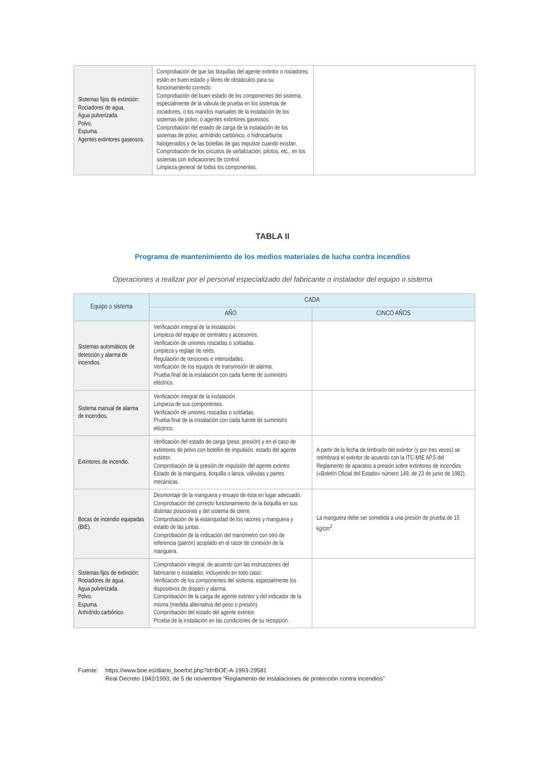| Sistemas fijos de extinción: Rociadores de agua. Agua pulverizada. Polvo. Espuma. Agentes extintores gaseosos. | Comprobación de que las boquillas del agente extintor o rociadores están en buen estado y libres de obstáculos para su funcionamiento correcto. Comprobación del buen estado de los componentes del sistema, especialmente de la válvula de prueba en los sistemas de rociadores, o los mandos manuales de la instalación de los sistemas de polvo, o agentes extintores gaseosos. Comprobación del estado de carga de la instalación de los sistemas de polvo, anhídrido carbónico, o hidrocarburos halogenados y de las botellas de gas impulsor cuando existan. Comprobación de los circuitos de señalización, pilotos, etc., en los sistemas con indicaciones de control. Limpieza general de todos los componentes. | |
TABLA II
Programa de mantenimiento de los medios materiales de lucha contra incendios
Operaciones a realizar por el personal especializado del fabricante o instalador del equipo o sistema
| Equipo o sistema | CADA | |
| --- | --- | --- |
| | AÑO | CINCO AÑOS |
| Sistemas automáticos de detección y alarma de incendios. | Verificación integral de la instalación. Limpieza del equipo de centrales y accesorios. Verificación de uniones roscadas o soldadas. Limpieza y reglaje de relés. Regulación de tensiones e intensidades. Verificación de los equipos de transmisión de alarma. Prueba final de la instalación con cada fuente de suministro eléctrico. | |
| Sistema manual de alarma de incendios. | Verificación integral de la instalación. Limpieza de sus componentes. Verificación de uniones roscadas o soldadas. Prueba final de la instalación con cada fuente de suministro eléctrico. | |
| Extintores de incendio. | Verificación del estado de carga (peso, presión) y en el caso de extintores de polvo con botellín de impulsión, estado del agente extintor. Comprobación de la presión de impulsión del agente extintor. Estado de la manguera, boquilla o lanza, válvulas y partes mecánicas. | A partir de la fecha de timbrado del extintor (y por tres veces) se retimbrará el extintor de acuerdo con la ITC-MIE AP.5 del Reglamento de aparatos a presión sobre extintores de incendios («Boletín Oficial del Estado» número 149, de 23 de junio de 1982). |
| Bocas de incendio equipadas (BIE). | Desmontaje de la manguera y ensayo de ésta en lugar adecuado. Comprobación del correcto funcionamiento de la boquilla en sus distintas posiciones y del sistema de cierre. Comprobación de la estanquidad de los racores y manguera y estado de las juntas. Comprobación de la indicación del manómetro con otro de referencia (patrón) acoplado en el racor de conexión de la manguera. | La manguera debe ser sometida a una presión de prueba de 15 kg/cm<sup>2</sup>. |
| Sistemas fijos de extinción: Rociadores de agua. Agua pulverizada. Polvo. Espuma. Anhídrido carbónico. | Comprobación integral, de acuerdo con las instrucciones del fabricante o instalador, incluyendo en todo caso: Verificación de los componentes del sistema, especialmente los dispositivos de disparo y alarma. Comprobación de la carga de agente extintor y del indicador de la misma (medida alternativa del peso o presión). Comprobación del estado del agente extintor. Prueba de la instalación en las condiciones de su recepción. | |
Fuente: https://www.boe.es/diario_boe/txt.php?id=BOE-A-1993-29581
Real Decreto 1942/1993, de 5 de noviembre “Reglamento de instalaciones de protección contra incendios”